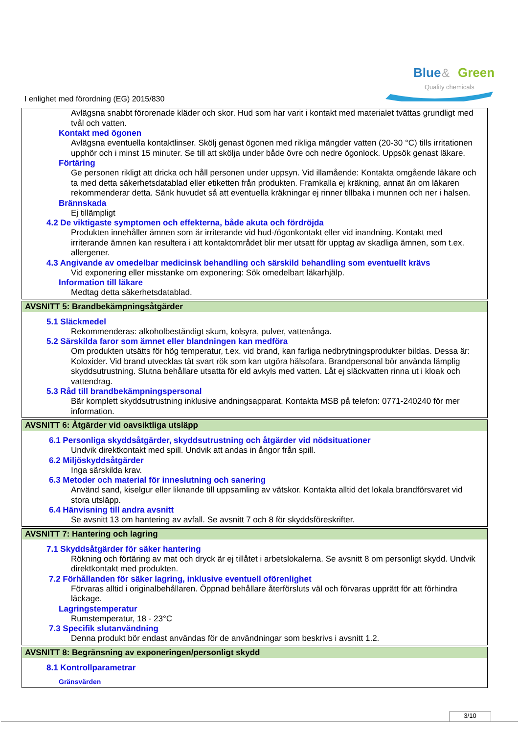Blue
&
Green
Quality chemicals
I enlighet med förordning (EG) 2015/830
Avlägsna snabbt förorenade kläder och skor. Hud som har varit i kontakt med materialet tvättas grundligt med tvål och vatten.
Kontakt med ögonen
Avlägsna eventuella kontaktlinser. Skölj genast ögonen med rikliga mängder vatten (20-30 °C) tills irritationen upphör och i minst 15 minuter. Se till att skölja under både övre och nedre ögonlock. Uppsök genast läkare.
Förtäring
Ge personen rikligt att dricka och håll personen under uppsyn. Vid illamående: Kontakta omgående läkare och ta med detta säkerhetsdatablad eller etiketten från produkten. Framkalla ej kräkning, annat än om läkaren rekommenderar detta. Sänk huvudet så att eventuella kräkningar ej rinner tillbaka i munnen och ner i halsen.
Brännskada
Ej tillämpligt
4.2 De viktigaste symptomen och effekterna, både akuta och fördröjda
Produkten innehåller ämnen som är irriterande vid hud-/ögonkontakt eller vid inandning. Kontakt med irriterande ämnen kan resultera i att kontaktområdet blir mer utsatt för upptag av skadliga ämnen, som t.ex. allergener.
4.3 Angivande av omedelbar medicinsk behandling och särskild behandling som eventuellt krävs
Vid exponering eller misstanke om exponering: Sök omedelbart läkarhjälp.
Information till läkare
Medtag detta säkerhetsdatablad.
AVSNITT 5: Brandbekämpningsåtgärder
5.1 Släckmedel
Rekommenderas: alkoholbeständigt skum, kolsyra, pulver, vattenånga.
5.2 Särskilda faror som ämnet eller blandningen kan medföra
Om produkten utsätts för hög temperatur, t.ex. vid brand, kan farliga nedbrytningsprodukter bildas. Dessa är: Koloxider. Vid brand utvecklas tät svart rök som kan utgöra hälsofara. Brandpersonal bör använda lämplig skyddsutrustning. Slutna behållare utsatta för eld avkyls med vatten. Låt ej släckvatten rinna ut i kloak och vattendrag.
5.3 Råd till brandbekämpningspersonal
Bär komplett skyddsutrustning inklusive andningsapparat. Kontakta MSB på telefon: 0771-240240 för mer information.
AVSNITT 6: Åtgärder vid oavsiktliga utsläpp
6.1 Personliga skyddsåtgärder, skyddsutrustning och åtgärder vid nödsituationer
Undvik direktkontakt med spill. Undvik att andas in ångor från spill.
6.2 Miljöskyddsåtgärder
Inga särskilda krav.
6.3 Metoder och material för inneslutning och sanering
Använd sand, kiselgur eller liknande till uppsamling av vätskor. Kontakta alltid det lokala brandförsvaret vid stora utsläpp.
6.4 Hänvisning till andra avsnitt
Se avsnitt 13 om hantering av avfall. Se avsnitt 7 och 8 för skyddsföreskrifter.
AVSNITT 7: Hantering och lagring
7.1 Skyddsåtgärder för säker hantering
Rökning och förtäring av mat och dryck är ej tillåtet i arbetslokalerna. Se avsnitt 8 om personligt skydd. Undvik direktkontakt med produkten.
7.2 Förhållanden för säker lagring, inklusive eventuell oförenlighet
Förvaras alltid i originalbehållaren. Öppnad behållare återförsluts väl och förvaras upprätt för att förhindra läckage.
Lagringstemperatur
Rumstemperatur, 18 - 23°C
7.3 Specifik slutanvändning
Denna produkt bör endast användas för de användningar som beskrivs i avsnitt 1.2.
AVSNITT 8: Begränsning av exponeringen/personligt skydd
8.1 Kontrollparametrar
Gränsvärden
3/10